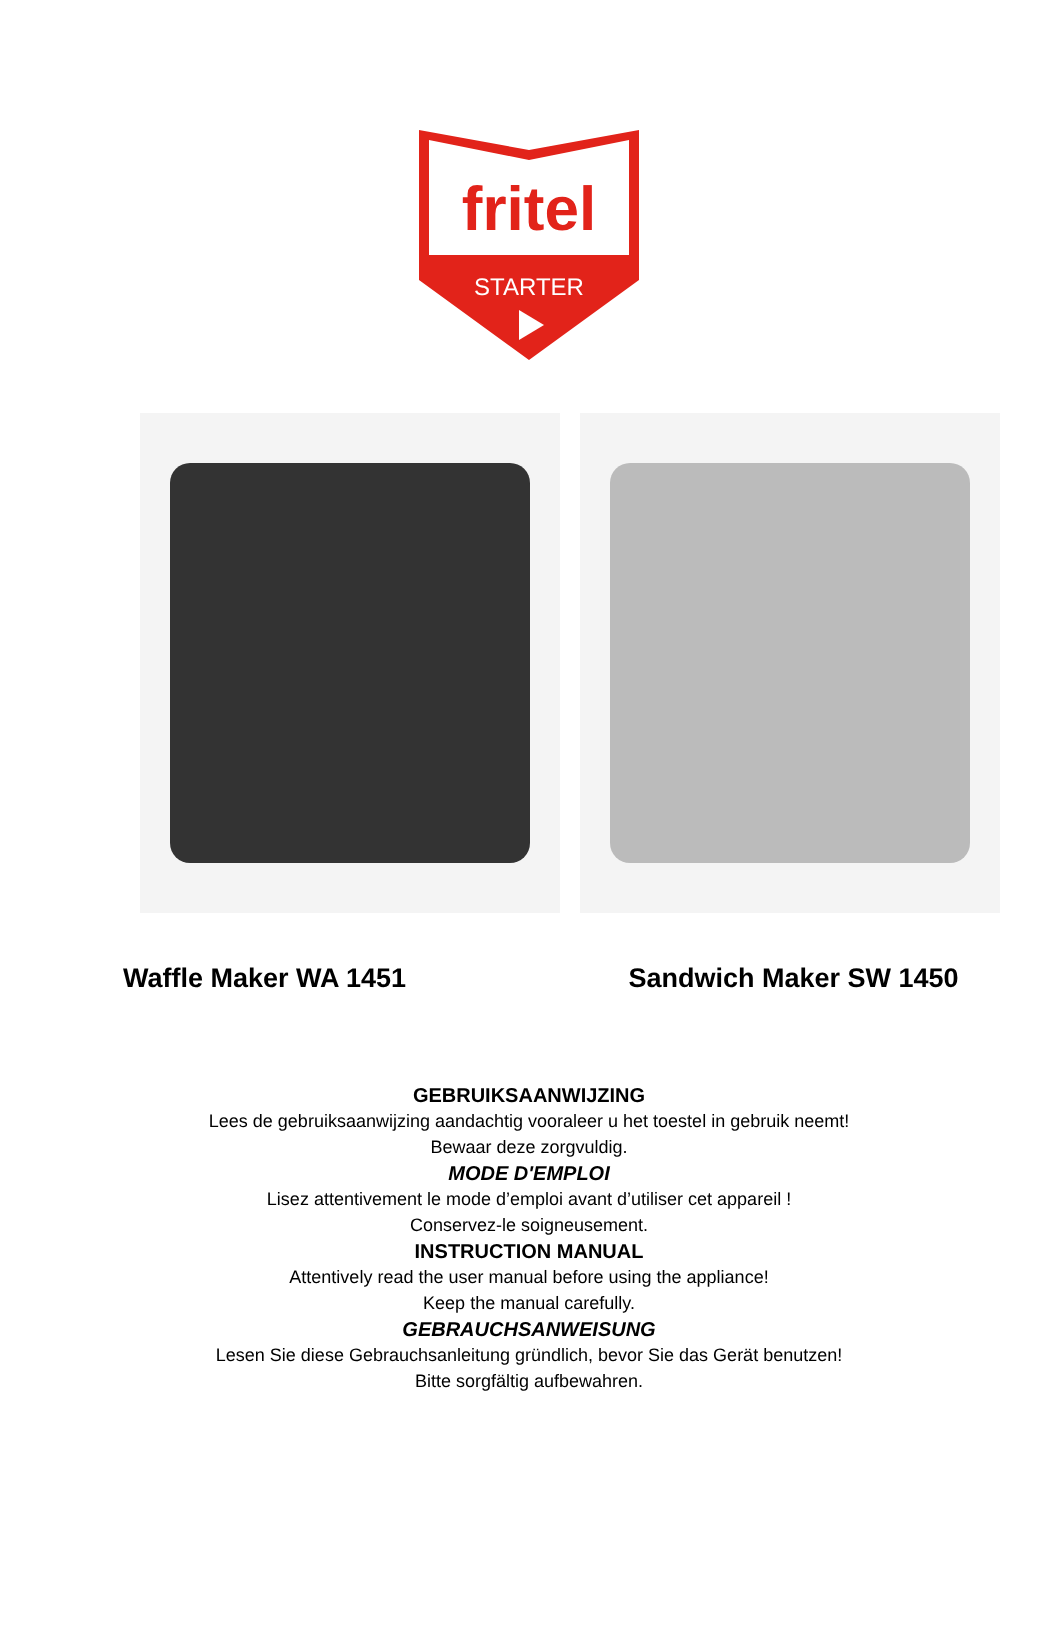fritel
STARTER
Waffle Maker WA 1451 Sandwich Maker SW 1450
GEBRUIKSAANWIJZING
Lees de gebruiksaanwijzing aandachtig vooraleer u het toestel in gebruik neemt!
Bewaar deze zorgvuldig.
MODE D'EMPLOI
Lisez attentivement le mode d’emploi avant d’utiliser cet appareil !
Conservez-le soigneusement.
INSTRUCTION MANUAL
Attentively read the user manual before using the appliance!
Keep the manual carefully.
GEBRAUCHSANWEISUNG
Lesen Sie diese Gebrauchsanleitung gründlich, bevor Sie das Gerät benutzen!
Bitte sorgfältig aufbewahren.